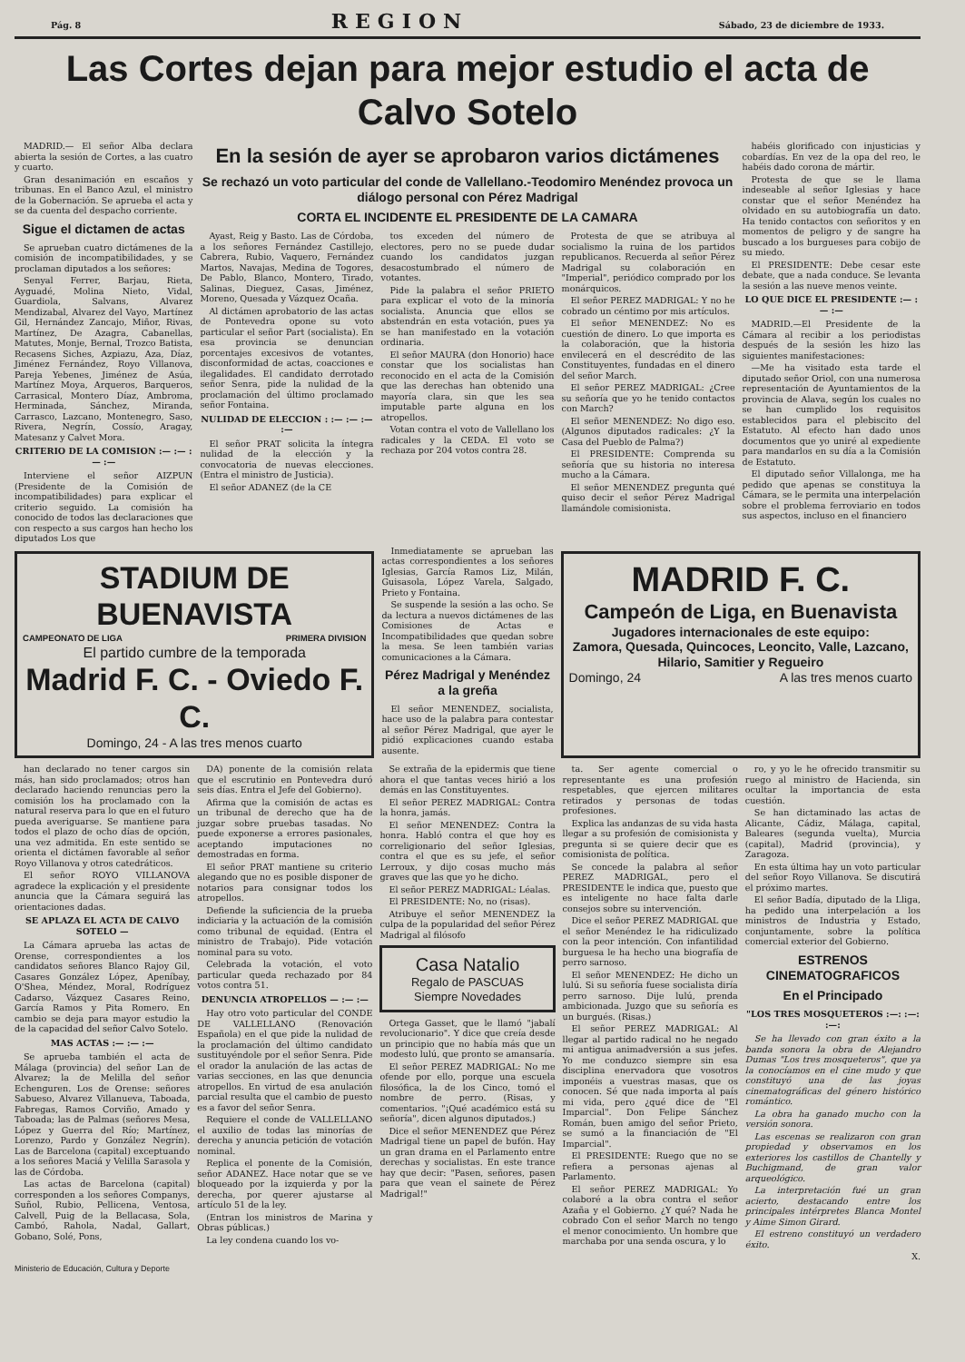Pág. 8 REGION Sábado, 23 de diciembre de 1933.
Las Cortes dejan para mejor estudio el acta de Calvo Sotelo
MADRID.— El señor Alba declara abierta la sesión de Cortes, a las cuatro y cuarto.
Gran desanimación en escaños y tribunas. En el Banco Azul, el ministro de la Gobernación. Se aprueba el acta y se da cuenta del despacho corriente.
Sigue el dictamen de actas
Se aprueban cuatro dictámenes de la comisión de incompatibilidades, y se proclaman diputados a los señores:
Senyal Ferrer, Barjau, Rieta, Ayguadé, Molina Nieto, Vidal, Guardiola, Salvans, Alvarez Mendizabal, Alvarez del Vayo, Martínez Gil, Hernández Zancajo, Miñor, Rivas, Martínez, De Azagra, Cabanellas, Matutes, Monje, Bernal, Trozco Batista, Recasens Siches, Azpiazu, Aza, Díaz, Jiménez Fernández, Royo Villanova, Pareja Yebenes, Jiménez de Asúa, Martínez Moya, Arqueros, Barqueros, Carrasical, Montero Díaz, Ambroma, Herminada, Sánchez, Miranda, Carrasco, Lazcano, Montenegro, Saso, Rivera, Negrín, Cossío, Aragay, Matesanz y Calvet Mora.
CRITERIO DE LA COMISION :— :— :— :—
Interviene el señor AIZPUN (Presidente de la Comisión de incompatibilidades) para explicar el criterio seguido. La comisión ha conocido de todos las declaraciones que con respecto a sus cargos han hecho los diputados Los que
En la sesión de ayer se aprobaron varios dictámenes
Se rechazó un voto particular del conde de Vallellano.-Teodomiro Menéndez provoca un diálogo personal con Pérez Madrigal
CORTA EL INCIDENTE EL PRESIDENTE DE LA CAMARA
Ayast, Reig y Basto. Las de Córdoba, a los señores Fernández Castillejo, Cabrera, Rubio, Vaquero, Fernández Martos, Navajas, Medina de Togores, De Pablo, Blanco, Montero, Tirado, Salinas, Dieguez, Casas, Jiménez, Moreno, Quesada y Vázquez Ocaña.
Al dictámen aprobatorio de las actas de Pontevedra opone su voto particular el señor Part (socialista). En esa provincia se denuncian porcentajes excesivos de votantes, disconformidad de actas, coacciones e ilegalidades. El candidato derrotado señor Senra, pide la nulidad de la proclamación del último proclamado señor Fontaina.
NULIDAD DE ELECCION : :— :— :— :—
El señor PRAT solicita la íntegra nulidad de la elección y la convocatoria de nuevas elecciones. (Entra el ministro de Justicia).
El señor ADANEZ (de la CE
tos exceden del número de electores, pero no se puede dudar cuando los candidatos juzgan desacostumbrado el número de votantes.
Pide la palabra el señor PRIETO para explicar el voto de la minoría socialista. Anuncia que ellos se abstendrán en esta votación, pues ya se han manifestado en la votación ordinaria.
El señor MAURA (don Honorio) hace constar que los socialistas han reconocido en el acta de la Comisión que las derechas han obtenido una mayoría clara, sin que les sea imputable parte alguna en los atropellos.
Votan contra el voto de Vallellano los radicales y la CEDA. El voto se rechaza por 204 votos contra 28.
Protesta de que se atribuya al socialismo la ruina de los partidos republicanos. Recuerda al señor Pérez Madrigal su colaboración en "Imperial", periódico comprado por los monárquicos.
El señor PEREZ MADRIGAL: Y no he cobrado un céntimo por mis artículos.
El señor MENENDEZ: No es cuestión de dinero. Lo que importa es la colaboración, que la historia envilecerá en el descrédito de las Constituyentes, fundadas en el dinero del señor March.
El señor PEREZ MADRIGAL: ¿Cree su señoría que yo he tenido contactos con March?
El señor MENENDEZ: No digo eso. (Algunos diputados radicales: ¿Y la Casa del Pueblo de Palma?)
El PRESIDENTE: Comprenda su señoría que su historia no interesa mucho a la Cámara.
El señor MENENDEZ pregunta qué quiso decir el señor Pérez Madrigal llamándole comisionista.
habéis glorificado con injusticias y cobardías. En vez de la opa del reo, le habéis dado corona de mártir.
Protesta de que se le llama indeseable al señor Iglesias y hace constar que el señor Menéndez ha olvidado en su autobiografía un dato. Ha tenido contactos con señoritos y en momentos de peligro y de sangre ha buscado a los burgueses para cobijo de su miedo.
El PRESIDENTE: Debe cesar este debate, que a nada conduce. Se levanta la sesión a las nueve menos veinte.
LO QUE DICE EL PRESIDENTE :— :— :—
MADRID.—El Presidente de la Cámara al recibir a los periodistas después de la sesión les hizo las siguientes manifestaciones:
—Me ha visitado esta tarde el diputado señor Oriol, con una numerosa representación de Ayuntamientos de la provincia de Alava, según los cuales no se han cumplido los requisitos establecidos para el plebiscito del Estatuto. Al efecto han dado unos documentos que yo uniré al expediente para mandarlos en su día a la Comisión de Estatuto.
El diputado señor Villalonga, me ha pedido que apenas se constituya la Cámara, se le permita una interpelación sobre el problema ferroviario en todos sus aspectos, incluso en el financiero
STADIUM DE BUENAVISTA
CAMPEONATO DE LIGA PRIMERA DIVISION
El partido cumbre de la temporada
Madrid F. C. - Oviedo F. C.
Domingo, 24 - A las tres menos cuarto
Inmediatamente se aprueban las actas correspondientes a los señores Iglesias, García Ramos Liz, Milán, Guisasola, López Varela, Salgado, Prieto y Fontaina.
Se suspende la sesión a las ocho. Se da lectura a nuevos dictámenes de las Comisiones de Actas e Incompatibilidades que quedan sobre la mesa. Se leen también varias comunicaciones a la Cámara.
Pérez Madrigal y Menéndez a la greña
El señor MENENDEZ, socialista, hace uso de la palabra para contestar al señor Pérez Madrigal, que ayer le pidió explicaciones cuando estaba ausente.
MADRID F. C.
Campeón de Liga, en Buenavista
Jugadores internacionales de este equipo:
Zamora, Quesada, Quincoces, Leoncito, Valle, Lazcano, Hilario, Samitier y Regueiro
Domingo, 24 A las tres menos cuarto
han declarado no tener cargos sin más, han sido proclamados; otros han declarado haciendo renuncias pero la comisión los ha proclamado con la natural reserva para lo que en el futuro pueda averiguarse. Se mantiene para todos el plazo de ocho días de opción, una vez admitida. En este sentido se orienta el dictámen favorable al señor Royo Villanova y otros catedráticos.
El señor ROYO VILLANOVA agradece la explicación y el presidente anuncia que la Cámara seguirá las orientaciones dadas.
SE APLAZA EL ACTA DE CALVO SOTELO —
La Cámara aprueba las actas de Orense, correspondientes a los candidatos señores Blanco Rajoy Gil, Casares González López, Apeníbay, O'Shea, Méndez, Moral, Rodríguez Cadarso, Vázquez Casares Reino, García Ramos y Pita Romero. En cambio se deja para mayor estudio la de la capacidad del señor Calvo Sotelo.
MAS ACTAS :— :— :—
Se aprueba también el acta de Málaga (provincia) del señor Lan de Alvarez; la de Melilla del señor Echenguren. Los de Orense: señores Sabueso, Alvarez Villanueva, Taboada, Fabregas, Ramos Corviño, Amado y Taboada; las de Palmas (señores Mesa, López y Guerra del Río; Martínez, Lorenzo, Pardo y González Negrín). Las de Barcelona (capital) exceptuando a los señores Maciá y Velilla Sarasola y las de Córdoba.
Las actas de Barcelona (capital) corresponden a los señores Companys, Suñol, Rubio, Pellicena, Ventosa, Calvell, Puig de la Bellacasa, Sola, Cambó, Rahola, Nadal, Gallart, Gobano, Solé, Pons,
DA) ponente de la comisión relata que el escrutinio en Pontevedra duró seis días. Entra el Jefe del Gobierno).
Afirma que la comisión de actas es un tribunal de derecho que ha de juzgar sobre pruebas tasadas. No puede exponerse a errores pasionales, aceptando imputaciones no demostradas en forma.
El señor PRAT mantiene su criterio alegando que no es posible disponer de notarios para consignar todos los atropellos.
Defiende la suficiencia de la prueba indiciaria y la actuación de la comisión como tribunal de equidad. (Entra el ministro de Trabajo). Pide votación nominal para su voto.
Celebrada la votación, el voto particular queda rechazado por 84 votos contra 51.
DENUNCIA ATROPELLOS — :— :—
Hay otro voto particular del CONDE DE VALLELLANO (Renovación Española) en el que pide la nulidad de la proclamación del último candidato sustituyéndole por el señor Senra. Pide el orador la anulación de las actas de varias secciones, en las que denuncia atropellos. En virtud de esa anulación parcial resulta que el cambio de puesto es a favor del señor Senra.
Requiere el conde de VALLELLANO el auxilio de todas las minorías de derecha y anuncia petición de votación nominal.
Replica el ponente de la Comisión, señor ADANEZ. Hace notar que se ve bloqueado por la izquierda y por la derecha, por querer ajustarse al artículo 51 de la ley.
(Entran los ministros de Marina y Obras públicas.)
La ley condena cuando los vo-
Se extraña de la epidermis que tiene ahora el que tantas veces hirió a los demás en las Constituyentes.
El señor PEREZ MADRIGAL: Contra la honra, jamás.
El señor MENENDEZ: Contra la honra. Habló contra el que hoy es correligionario del señor Iglesias, contra el que es su jefe, el señor Lerroux, y dijo cosas mucho más graves que las que yo he dicho.
El señor PEREZ MADRIGAL: Léalas.
El PRESIDENTE: No, no (risas).
Atribuye el señor MENENDEZ la culpa de la popularidad del señor Pérez Madrigal al filósofo
Casa Natalio
Regalo de PASCUAS
Siempre Novedades
Ortega Gasset, que le llamó "jabalí revolucionario". Y dice que creía desde un principio que no había más que un modesto lulú, que pronto se amansaría.
El señor PEREZ MADRIGAL: No me ofende por ello, porque una escuela filosófica, la de los Cinco, tomó el nombre de perro. (Risas, y comentarios. "¡Qué académico está su señoría", dicen algunos diputados.)
Dice el señor MENENDEZ que Pérez Madrigal tiene un papel de bufón. Hay un gran drama en el Parlamento entre derechas y socialistas. En este trance hay que decir: "Pasen, señores, pasen para que vean el sainete de Pérez Madrigal!"
ta. Ser agente comercial o representante es una profesión respetables, que ejercen militares retirados y personas de todas profesiones.
Explica las andanzas de su vida hasta llegar a su profesión de comisionista y pregunta si se quiere decir que es comisionista de política.
Se concede la palabra al señor PEREZ MADRIGAL, pero el PRESIDENTE le indica que, puesto que es inteligente no hace falta darle consejos sobre su intervención.
Dice el señor PEREZ MADRIGAL que el señor Menéndez le ha ridiculizado con la peor intención. Con infantilidad burguesa le ha hecho una biografía de perro sarnoso.
El señor MENENDEZ: He dicho un lulú. Si su señoría fuese socialista diría perro sarnoso. Dije lulú, prenda ambicionada. Juzgo que su señoría es un burgués. (Risas.)
El señor PEREZ MADRIGAL: Al llegar al partido radical no he negado mi antigua animadversión a sus jefes. Yo me conduzco siempre sin esa disciplina enervadora que vosotros imponéis a vuestras masas, que os conocen. Sé que nada importa al país mi vida, pero ¿qué dice de "El Imparcial". Don Felipe Sánchez Román, buen amigo del señor Prieto, se sumó a la financiación de "El Imparcial".
El PRESIDENTE: Ruego que no se refiera a personas ajenas al Parlamento.
El señor PEREZ MADRIGAL: Yo colaboré a la obra contra el señor Azaña y el Gobierno. ¿Y qué? Nada he cobrado Con el señor March no tengo el menor conocimiento. Un hombre que marchaba por una senda oscura, y lo
ro, y yo le he ofrecido transmitir su ruego al ministro de Hacienda, sin ocultar la importancia de esta cuestión.
Se han dictaminado las actas de Alicante, Cádiz, Málaga, capital, Baleares (segunda vuelta), Murcia (capital), Madrid (provincia), y Zaragoza.
En esta última hay un voto particular del señor Royo Villanova. Se discutirá el próximo martes.
El señor Badía, diputado de la Lliga, ha pedido una interpelación a los ministros de Industria y Estado, conjuntamente, sobre la política comercial exterior del Gobierno.
ESTRENOS CINEMATOGRAFICOS
En el Principado
"LOS TRES MOSQUETEROS :—: :—: :—:
Se ha llevado con gran éxito a la banda sonora la obra de Alejandro Dumas "Los tres mosqueteros", que ya la conocíamos en el cine mudo y que constituyó una de las joyas cinematográficas del género histórico romántico.
La obra ha ganado mucho con la versión sonora.
Las escenas se realizaron con gran propiedad y observamos en los exteriores los castillos de Chantelly y Buchigmand, de gran valor arqueológico.
La interpretación fué un gran acierto, destacando entre los principales intérpretes Blanca Montel y Aime Simon Girard.
El estreno constituyó un verdadero éxito.
X.
Ministerio de Educación, Cultura y Deporte